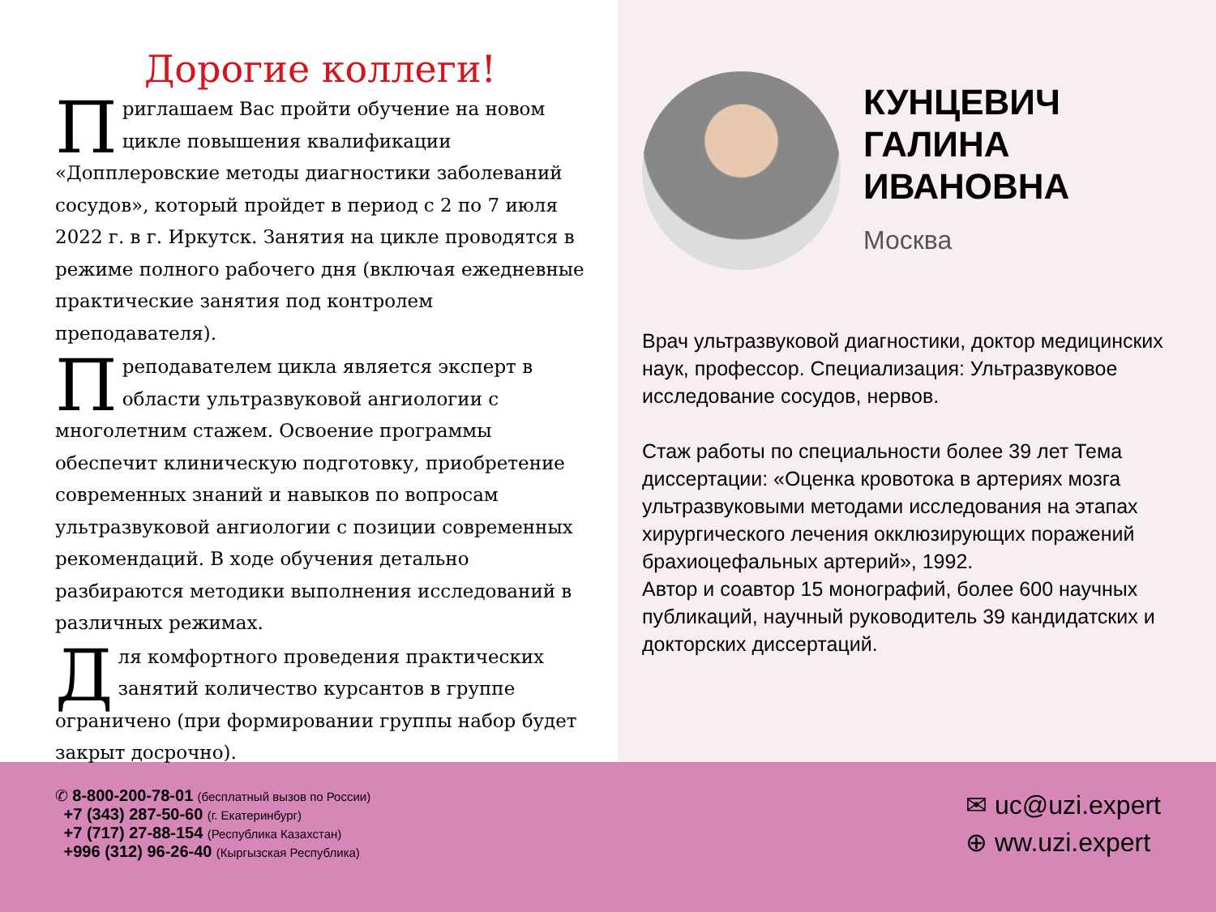Дорогие коллеги!
Приглашаем Вас пройти обучение на новом цикле повышения квалификации «Допплеровские методы диагностики заболеваний сосудов», который пройдет в период с 2 по 7 июля 2022 г. в г. Иркутск. Занятия на цикле проводятся в режиме полного рабочего дня (включая ежедневные практические занятия под контролем преподавателя).
Преподавателем цикла является эксперт в области ультразвуковой ангиологии с многолетним стажем. Освоение программы обеспечит клиническую подготовку, приобретение современных знаний и навыков по вопросам ультразвуковой ангиологии с позиции современных рекомендаций. В ходе обучения детально разбираются методики выполнения исследований в различных режимах.
Для комфортного проведения практических занятий количество курсантов в группе ограничено (при формировании группы набор будет закрыт досрочно).
КУНЦЕВИЧ
ГАЛИНА
ИВАНОВНА
Москва
Врач ультразвуковой диагностики, доктор медицинских наук, профессор. Специализация: Ультразвуковое исследование сосудов, нервов.
Стаж работы по специальности более 39 лет Тема диссертации: «Оценка кровотока в артериях мозга ультразвуковыми методами исследования на этапах хирургического лечения окклюзирующих поражений брахиоцефальных артерий», 1992.
Автор и соавтор 15 монографий, более 600 научных публикаций, научный руководитель 39 кандидатских и докторских диссертаций.
✆ 8-800-200-78-01 (бесплатный вызов по России)
+7 (343) 287-50-60 (г. Екатеринбург)
+7 (717) 27-88-154 (Республика Казахстан)
+996 (312) 96-26-40 (Кыргызская Республика)
✉ uc@uzi.expert
⊕ ww.uzi.expert